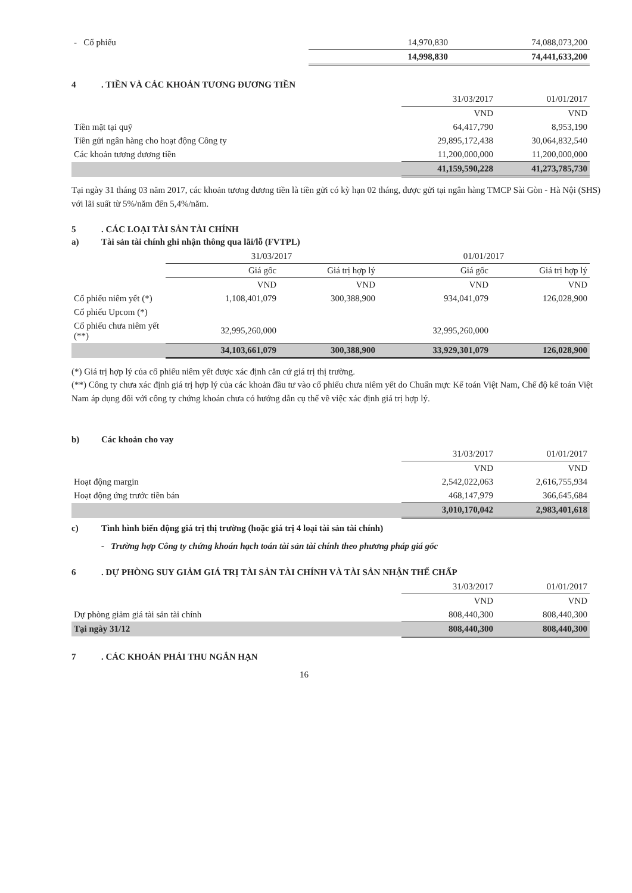| - Cổ phiếu | 14,970,830 | 74,088,073,200 |
| | 14,998,830 | 74,441,633,200 |
4. TIỀN VÀ CÁC KHOẢN TƯƠNG ĐƯƠNG TIỀN
| | 31/03/2017 | 01/01/2017 |
| --- | --- | --- |
| | VND | VND |
| Tiền mặt tại quỹ | 64,417,790 | 8,953,190 |
| Tiền gửi ngân hàng cho hoạt động Công ty | 29,895,172,438 | 30,064,832,540 |
| Các khoản tương đương tiền | 11,200,000,000 | 11,200,000,000 |
| | 41,159,590,228 | 41,273,785,730 |
Tại ngày 31 tháng 03 năm 2017, các khoản tương đương tiền là tiền gửi có kỳ hạn 02 tháng, được gửi tại ngân hàng TMCP Sài Gòn - Hà Nội (SHS) với lãi suất từ 5%/năm đến 5,4%/năm.
5. CÁC LOẠI TÀI SẢN TÀI CHÍNH
a) Tài sản tài chính ghi nhận thông qua lãi/lỗ (FVTPL)
| | 31/03/2017 | | 01/01/2017 | |
| --- | --- | --- | --- | --- |
| | Giá gốc | Giá trị hợp lý | Giá gốc | Giá trị hợp lý |
| | VND | VND | VND | VND |
| Cổ phiếu niêm yết (*) | 1,108,401,079 | 300,388,900 | 934,041,079 | 126,028,900 |
| Cổ phiếu Upcom (*) | | | | |
| Cổ phiếu chưa niêm yết (**) | 32,995,260,000 | | 32,995,260,000 | |
| | 34,103,661,079 | 300,388,900 | 33,929,301,079 | 126,028,900 |
(*) Giá trị hợp lý của cổ phiếu niêm yết được xác định căn cứ giá trị thị trường.
(**) Công ty chưa xác định giá trị hợp lý của các khoản đầu tư vào cổ phiếu chưa niêm yết do Chuẩn mực Kế toán Việt Nam, Chế độ kế toán Việt Nam áp dụng đối với công ty chứng khoán chưa có hướng dẫn cụ thể về việc xác định giá trị hợp lý.
b) Các khoản cho vay
| | 31/03/2017 | 01/01/2017 |
| --- | --- | --- |
| | VND | VND |
| Hoạt động margin | 2,542,022,063 | 2,616,755,934 |
| Hoạt động ứng trước tiền bán | 468,147,979 | 366,645,684 |
| | 3,010,170,042 | 2,983,401,618 |
c) Tình hình biến động giá trị thị trường (hoặc giá trị 4 loại tài sản tài chính)
- Trường hợp Công ty chứng khoán hạch toán tài sản tài chính theo phương pháp giá gốc
6. DỰ PHÒNG SUY GIẢM GIÁ TRỊ TÀI SẢN TÀI CHÍNH VÀ TÀI SẢN NHẬN THẾ CHẤP
| | 31/03/2017 | 01/01/2017 |
| --- | --- | --- |
| | VND | VND |
| Dự phòng giảm giá tài sản tài chính | 808,440,300 | 808,440,300 |
| Tại ngày 31/12 | 808,440,300 | 808,440,300 |
7. CÁC KHOẢN PHẢI THU NGẮN HẠN
16